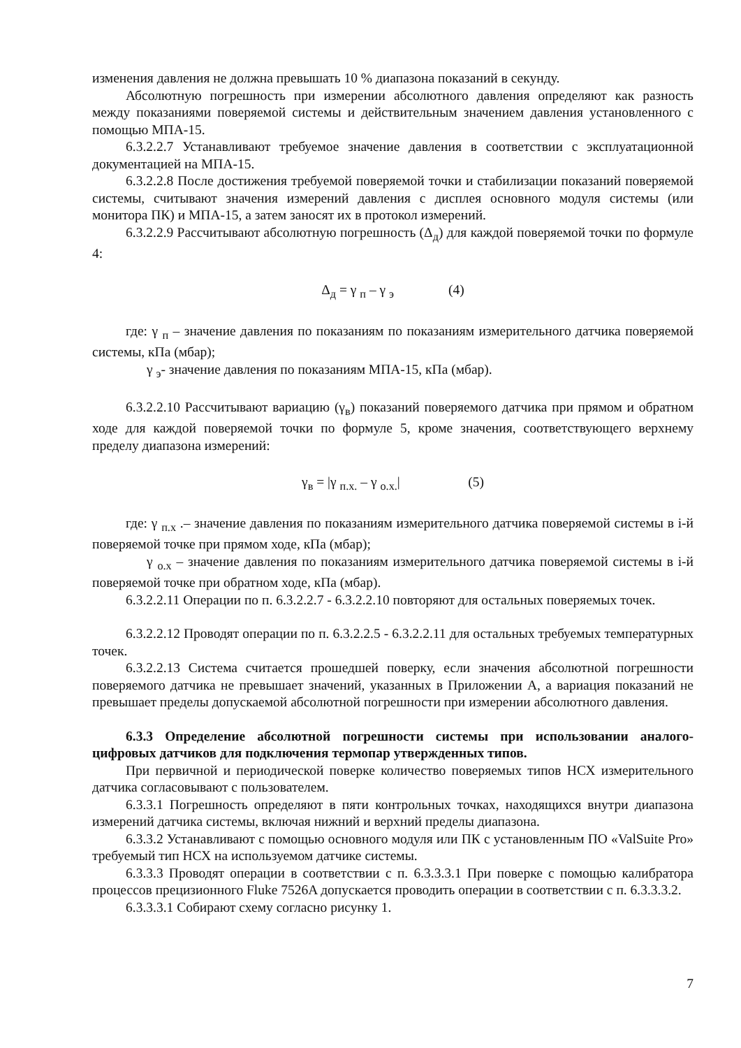изменения давления не должна превышать 10 % диапазона показаний в секунду.
Абсолютную погрешность при измерении абсолютного давления определяют как разность между показаниями поверяемой системы и действительным значением давления установленного с помощью МПА-15.
6.3.2.2.7 Устанавливают требуемое значение давления в соответствии с эксплуатационной документацией на МПА-15.
6.3.2.2.8 После достижения требуемой поверяемой точки и стабилизации показаний поверяемой системы, считывают значения измерений давления с дисплея основного модуля системы (или монитора ПК) и МПА-15, а затем заносят их в протокол измерений.
6.3.2.2.9 Рассчитывают абсолютную погрешность (Δ<sub>д</sub>) для каждой поверяемой точки по формуле 4:
Δ<sub>д</sub> = γ <sub>п</sub> – γ <sub>э</sub> (4)
где: γ <sub>п</sub> – значение давления по показаниям по показаниям измерительного датчика поверяемой системы, кПа (мбар);
γ <sub>э</sub>- значение давления по показаниям МПА-15, кПа (мбар).
6.3.2.2.10 Рассчитывают вариацию (γ<sub>в</sub>) показаний поверяемого датчика при прямом и обратном ходе для каждой поверяемой точки по формуле 5, кроме значения, соответствующего верхнему пределу диапазона измерений:
γ<sub>в</sub> = |γ <sub>п.х.</sub> – γ <sub>о.х.</sub>| (5)
где: γ <sub>п.х</sub> .– значение давления по показаниям измерительного датчика поверяемой системы в i-й поверяемой точке при прямом ходе, кПа (мбар);
γ <sub>о.х</sub> – значение давления по показаниям измерительного датчика поверяемой системы в i-й поверяемой точке при обратном ходе, кПа (мбар).
6.3.2.2.11 Операции по п. 6.3.2.2.7 - 6.3.2.2.10 повторяют для остальных поверяемых точек.
6.3.2.2.12 Проводят операции по п. 6.3.2.2.5 - 6.3.2.2.11 для остальных требуемых температурных точек.
6.3.2.2.13 Система считается прошедшей поверку, если значения абсолютной погрешности поверяемого датчика не превышает значений, указанных в Приложении А, а вариация показаний не превышает пределы допускаемой абсолютной погрешности при измерении абсолютного давления.
6.3.3 Определение абсолютной погрешности системы при использовании аналого-цифровых датчиков для подключения термопар утвержденных типов.
При первичной и периодической поверке количество поверяемых типов НСХ измерительного датчика согласовывают с пользователем.
6.3.3.1 Погрешность определяют в пяти контрольных точках, находящихся внутри диапазона измерений датчика системы, включая нижний и верхний пределы диапазона.
6.3.3.2 Устанавливают с помощью основного модуля или ПК с установленным ПО «ValSuite Pro» требуемый тип НСХ на используемом датчике системы.
6.3.3.3 Проводят операции в соответствии с п. 6.3.3.3.1 При поверке с помощью калибратора процессов прецизионного Fluke 7526A допускается проводить операции в соответствии с п. 6.3.3.3.2.
6.3.3.3.1 Собирают схему согласно рисунку 1.
7